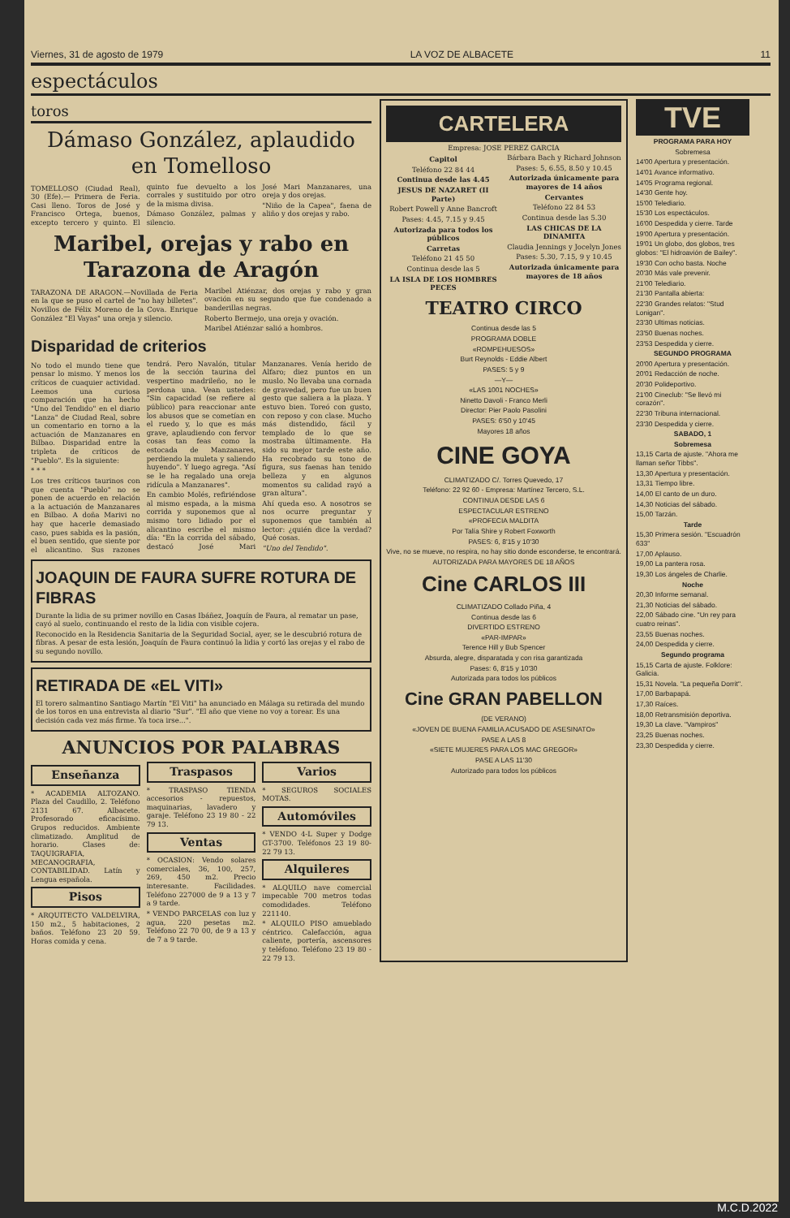Viernes, 31 de agosto de 1979 LA VOZ DE ALBACETE 11
espectáculos
toros
Dámaso González, aplaudido en Tomelloso
TOMELLOSO (Ciudad Real), 30 (Efe).— Primera de Feria. Casi lleno. Toros de José y Francisco Ortega, buenos, excepto tercero y quinto. El quinto fue devuelto a los corrales y sustituido por otro de la misma divisa.
Dámaso González, palmas y silencio.
José Mari Manzanares, una oreja y dos orejas.
"Niño de la Capea", faena de aliño y dos orejas y rabo.
Maribel, orejas y rabo en Tarazona de Aragón
TARAZONA DE ARAGON.—Novillada de Feria en la que se puso el cartel de "no hay billetes". Novillos de Félix Moreno de la Cova. Enrique González "El Vayas" una oreja y silencio.
Maribel Atiénzar, dos orejas y rabo y gran ovación en su segundo que fue condenado a banderillas negras.
Roberto Bermejo, una oreja y ovación.
Maribel Atiénzar salió a hombros.
Disparidad de criterios
No todo el mundo tiene que pensar lo mismo. Y menos los críticos de cuaquier actividad. Leemos una curiosa comparación que ha hecho "Uno del Tendido" en el diario "Lanza" de Ciudad Real, sobre un comentario en torno a la actuación de Manzanares en Bilbao. Disparidad entre la tripleta de críticos de "Pueblo". Es la siguiente:
* * *
Los tres críticos taurinos con que cuenta "Pueblo" no se ponen de acuerdo en relación a la actuación de Manzanares en Bilbao. A doña Marivi no hay que hacerle demasiado caso, pues sabida es la pasión, el buen sentido, que siente por el alicantino. Sus razones tendrá. Pero Navalón, titular de la sección taurina del vespertino madrileño, no le perdona una. Vean ustedes: "Sin capacidad (se refiere al público) para reaccionar ante los abusos que se cometían en el ruedo y, lo que es más grave, aplaudiendo con fervor cosas tan feas como la estocada de Manzanares, perdiendo la muleta y saliendo huyendo". Y luego agrega. "Así se le ha regalado una oreja ridícula a Manzanares".
En cambio Molés, refiriéndose al mismo espada, a la misma corrida y suponemos que al mismo toro lidiado por el alicantino escribe el mismo día: "En la corrida del sábado, destacó José Mari Manzanares. Venía herido de Alfaro; diez puntos en un muslo. No llevaba una cornada de gravedad, pero fue un buen gesto que saliera a la plaza. Y estuvo bien. Toreó con gusto, con reposo y con clase. Mucho más distendido, fácil y templado de lo que se mostraba últimamente. Ha sido su mejor tarde este año. Ha recobrado su tono de figura, sus faenas han tenido belleza y en algunos momentos su calidad rayó a gran altura".
Ahí queda eso. A nosotros se nos ocurre preguntar y suponemos que también al lector: ¿quién dice la verdad? Qué cosas.
"Uno del Tendido".
JOAQUIN DE FAURA SUFRE ROTURA DE FIBRAS
Durante la lidia de su primer novillo en Casas Ibáñez, Joaquín de Faura, al rematar un pase, cayó al suelo, continuando el resto de la lidia con visible cojera.
Reconocido en la Residencia Sanitaria de la Seguridad Social, ayer, se le descubrió rotura de fibras. A pesar de esta lesión, Joaquín de Faura continuó la lidia y cortó las orejas y el rabo de su segundo novillo.
RETIRADA DE «EL VITI»
El torero salmantino Santiago Martín "El Viti" ha anunciado en Málaga su retirada del mundo de los toros en una entrevista al diario "Sur". "El año que viene no voy a torear. Es una decisión cada vez más firme. Ya toca irse...".
ANUNCIOS POR PALABRAS
Enseñanza
* ACADEMIA ALTOZANO. Plaza del Caudillo, 2. Teléfono 2131 67. Albacete. Profesorado eficacísimo. Grupos reducidos. Ambiente climatizado. Amplitud de horario. Clases de: TAQUIGRAFIA, MECANOGRAFIA, CONTABILIDAD. Latín y Lengua española.
Pisos
* ARQUITECTO VALDELVIRA, 150 m2., 5 habitaciones, 2 baños. Teléfono 23 20 59. Horas comida y cena.
Traspasos
* TRASPASO TIENDA accesorios - repuestos, maquinarias, lavadero y garaje. Teléfono 23 19 80 - 22 79 13.
Ventas
* OCASION: Vendo solares comerciales, 36, 100, 257, 269, 450 m2. Precio interesante. Facilidades. Teléfono 227000 de 9 a 13 y 7 a 9 tarde.
* VENDO PARCELAS con luz y agua, 220 pesetas m2. Teléfono 22 70 00, de 9 a 13 y de 7 a 9 tarde.
Varios
* SEGUROS SOCIALES MOTAS.
Automóviles
* VENDO 4-L Super y Dodge GT-3700. Teléfonos 23 19 80-22 79 13.
Alquileres
* ALQUILO nave comercial impecable 700 metros todas comodidades. Teléfono 221140.
* ALQUILO PISO amueblado céntrico. Calefacción, agua caliente, portería, ascensores y teléfono. Teléfono 23 19 80 - 22 79 13.
CARTELERA
Empresa: JOSE PEREZ GARCIA
Capitol
Teléfono 22 84 44
Continua desde las 4.45
JESUS DE NAZARET (II Parte)
Robert Powell y Anne Bancroft
Pases: 4.45, 7.15 y 9.45
Autorizada para todos los públicos
Carretas
Teléfono 21 45 50
Continua desde las 5
LA ISLA DE LOS HOMBRES PECES
Bárbara Bach y Richard Johnson
Pases: 5, 6.55, 8.50 y 10.45
Autorizada únicamente para mayores de 14 años
Cervantes
Teléfono 22 84 53
Continua desde las 5.30
LAS CHICAS DE LA DINAMITA
Claudia Jennings y Jocelyn Jones
Pases: 5.30, 7.15, 9 y 10.45
Autorizada únicamente para mayores de 18 años
TEATRO CIRCO
Continua desde las 5
PROGRAMA DOBLE
«ROMPEHUESOS»
Burt Reynolds - Eddie Albert
PASES: 5 y 9
—Y—
«LAS 1001 NOCHES»
Ninetto Davoli - Franco Merli
Director: Pier Paolo Pasolini
PASES: 6'50 y 10'45
Mayores 18 años
CINE GOYA
CLIMATIZADO C/. Torres Quevedo, 17
Teléfono: 22 92 60 - Empresa: Martínez Tercero, S.L.
CONTINUA DESDE LAS 6
ESPECTACULAR ESTRENO
«PROFECIA MALDITA
Por Talía Shire y Robert Foxworth
PASES: 6, 8'15 y 10'30
Vive, no se mueve, no respira, no hay sitio donde esconderse, te encontrará.
AUTORIZADA PARA MAYORES DE 18 AÑOS
Cine CARLOS III
CLIMATIZADO Collado Piña, 4
Continua desde las 6
DIVERTIDO ESTRENO
«PAR-IMPAR»
Terence Hill y Bub Spencer
Absurda, alegre, disparatada y con risa garantizada
Pases: 6, 8'15 y 10'30
Autorizada para todos los públicos
Cine GRAN PABELLON
(DE VERANO)
«JOVEN DE BUENA FAMILIA ACUSADO DE ASESINATO»
PASE A LAS 8
«SIETE MUJERES PARA LOS MAC GREGOR»
PASE A LAS 11'30
Autorizado para todos los públicos
TVE
PROGRAMA PARA HOY
Sobremesa
14'00 Apertura y presentación.
14'01 Avance informativo.
14'05 Programa regional.
14'30 Gente hoy.
15'00 Telediario.
15'30 Los espectáculos.
16'00 Despedida y cierre. Tarde
19'00 Apertura y presentación.
19'01 Un globo, dos globos, tres globos: "El hidroavión de Bailey".
19'30 Con ocho basta. Noche
20'30 Más vale prevenir.
21'00 Telediario.
21'30 Pantalla abierta:
22'30 Grandes relatos: "Stud Lonigan".
23'30 Ultimas noticias.
23'50 Buenas noches.
23'53 Despedida y cierre.
SEGUNDO PROGRAMA
20'00 Apertura y presentación.
20'01 Redacción de noche.
20'30 Polideportivo.
21'00 Cineclub: "Se llevó mi corazón".
22'30 Tribuna internacional.
23'30 Despedida y cierre.
SABADO, 1
Sobremesa
13,15 Carta de ajuste. "Ahora me llaman señor Tibbs".
13,30 Apertura y presentación.
13,31 Tiempo libre.
14,00 El canto de un duro.
14,30 Noticias del sábado.
15,00 Tarzán.
Tarde
15,30 Primera sesión. "Escuadrón 633"
17,00 Aplauso.
19,00 La pantera rosa.
19,30 Los ángeles de Charlie.
Noche
20,30 Informe semanal.
21,30 Noticias del sábado.
22,00 Sábado cine. "Un rey para cuatro reinas".
23,55 Buenas noches.
24,00 Despedida y cierre.
Segundo programa
15,15 Carta de ajuste. Folklore: Galicia.
15,31 Novela. "La pequeña Dorrit".
17,00 Barbapapá.
17,30 Raíces.
18,00 Retransmisión deportiva.
19,30 La clave. "Vampiros"
23,25 Buenas noches.
23,30 Despedida y cierre.
M.C.D.2022